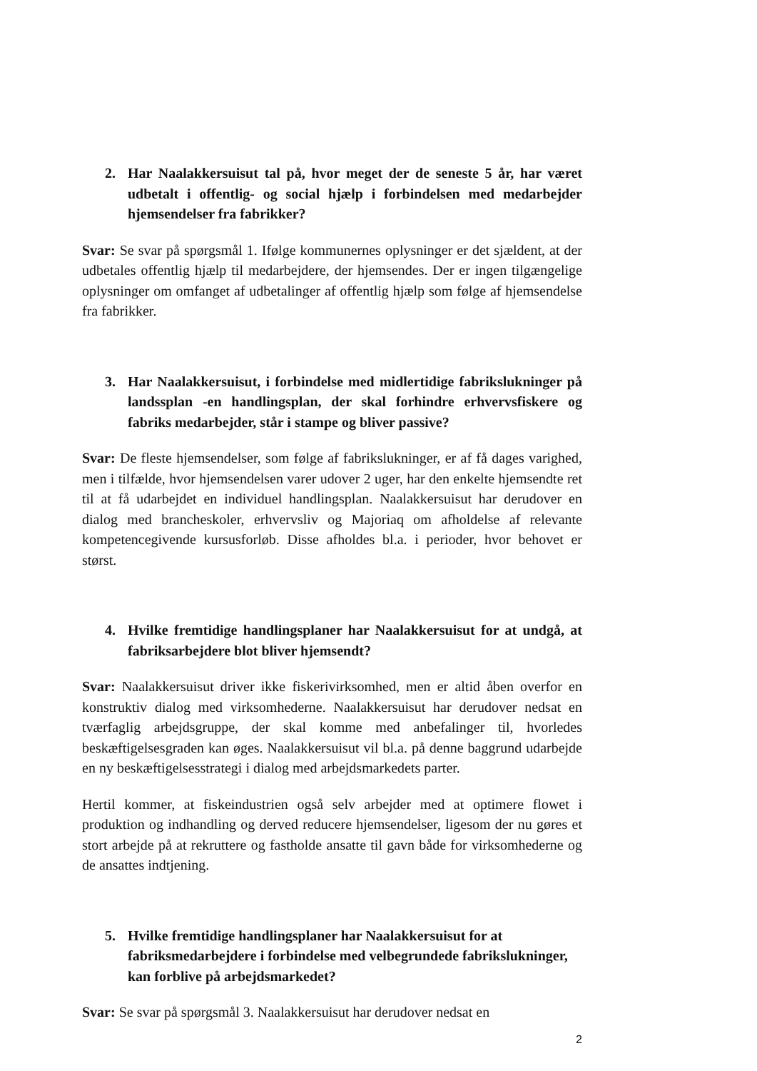2. Har Naalakkersuisut tal på, hvor meget der de seneste 5 år, har været udbetalt i offentlig- og social hjælp i forbindelsen med medarbejder hjemsendelser fra fabrikker?
Svar: Se svar på spørgsmål 1. Ifølge kommunernes oplysninger er det sjældent, at der udbetales offentlig hjælp til medarbejdere, der hjemsendes. Der er ingen tilgængelige oplysninger om omfanget af udbetalinger af offentlig hjælp som følge af hjemsendelse fra fabrikker.
3. Har Naalakkersuisut, i forbindelse med midlertidige fabrikslukninger på landssplan -en handlingsplan, der skal forhindre erhvervsfiskere og fabriks medarbejder, står i stampe og bliver passive?
Svar: De fleste hjemsendelser, som følge af fabrikslukninger, er af få dages varighed, men i tilfælde, hvor hjemsendelsen varer udover 2 uger, har den enkelte hjemsendte ret til at få udarbejdet en individuel handlingsplan. Naalakkersuisut har derudover en dialog med brancheskoler, erhvervsliv og Majoriaq om afholdelse af relevante kompetencegivende kursusforløb. Disse afholdes bl.a. i perioder, hvor behovet er størst.
4. Hvilke fremtidige handlingsplaner har Naalakkersuisut for at undgå, at fabriksarbejdere blot bliver hjemsendt?
Svar: Naalakkersuisut driver ikke fiskerivirksomhed, men er altid åben overfor en konstruktiv dialog med virksomhederne. Naalakkersuisut har derudover nedsat en tværfaglig arbejdsgruppe, der skal komme med anbefalinger til, hvorledes beskæftigelsesgraden kan øges. Naalakkersuisut vil bl.a. på denne baggrund udarbejde en ny beskæftigelsesstrategi i dialog med arbejdsmarkedets parter.
Hertil kommer, at fiskeindustrien også selv arbejder med at optimere flowet i produktion og indhandling og derved reducere hjemsendelser, ligesom der nu gøres et stort arbejde på at rekruttere og fastholde ansatte til gavn både for virksomhederne og de ansattes indtjening.
5. Hvilke fremtidige handlingsplaner har Naalakkersuisut for at fabriksmedarbejdere i forbindelse med velbegrundede fabrikslukninger, kan forblive på arbejdsmarkedet?
Svar: Se svar på spørgsmål 3. Naalakkersuisut har derudover nedsat en
2